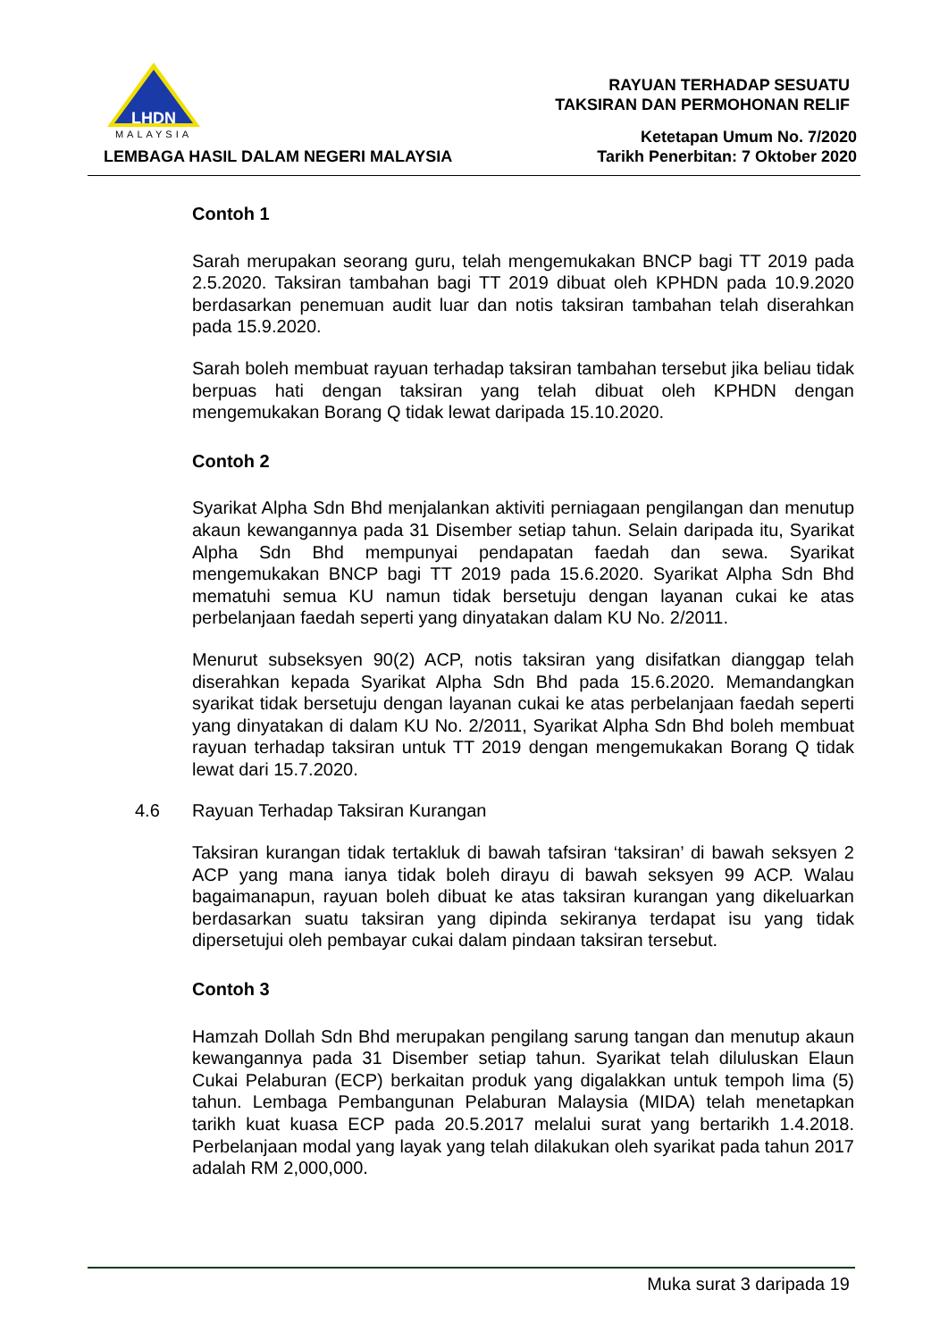LHDN
MALAYSIA
LEMBAGA HASIL DALAM NEGERI MALAYSIA
RAYUAN TERHADAP SESUATU
TAKSIRAN DAN PERMOHONAN RELIF
Ketetapan Umum No. 7/2020
Tarikh Penerbitan: 7 Oktober 2020
Contoh 1
Sarah merupakan seorang guru, telah mengemukakan BNCP bagi TT 2019 pada 2.5.2020. Taksiran tambahan bagi TT 2019 dibuat oleh KPHDN pada 10.9.2020 berdasarkan penemuan audit luar dan notis taksiran tambahan telah diserahkan pada 15.9.2020.
Sarah boleh membuat rayuan terhadap taksiran tambahan tersebut jika beliau tidak berpuas hati dengan taksiran yang telah dibuat oleh KPHDN dengan mengemukakan Borang Q tidak lewat daripada 15.10.2020.
Contoh 2
Syarikat Alpha Sdn Bhd menjalankan aktiviti perniagaan pengilangan dan menutup akaun kewangannya pada 31 Disember setiap tahun. Selain daripada itu, Syarikat Alpha Sdn Bhd mempunyai pendapatan faedah dan sewa. Syarikat mengemukakan BNCP bagi TT 2019 pada 15.6.2020. Syarikat Alpha Sdn Bhd mematuhi semua KU namun tidak bersetuju dengan layanan cukai ke atas perbelanjaan faedah seperti yang dinyatakan dalam KU No. 2/2011.
Menurut subseksyen 90(2) ACP, notis taksiran yang disifatkan dianggap telah diserahkan kepada Syarikat Alpha Sdn Bhd pada 15.6.2020. Memandangkan syarikat tidak bersetuju dengan layanan cukai ke atas perbelanjaan faedah seperti yang dinyatakan di dalam KU No. 2/2011, Syarikat Alpha Sdn Bhd boleh membuat rayuan terhadap taksiran untuk TT 2019 dengan mengemukakan Borang Q tidak lewat dari 15.7.2020.
4.6 Rayuan Terhadap Taksiran Kurangan
Taksiran kurangan tidak tertakluk di bawah tafsiran ‘taksiran’ di bawah seksyen 2 ACP yang mana ianya tidak boleh dirayu di bawah seksyen 99 ACP. Walau bagaimanapun, rayuan boleh dibuat ke atas taksiran kurangan yang dikeluarkan berdasarkan suatu taksiran yang dipinda sekiranya terdapat isu yang tidak dipersetujui oleh pembayar cukai dalam pindaan taksiran tersebut.
Contoh 3
Hamzah Dollah Sdn Bhd merupakan pengilang sarung tangan dan menutup akaun kewangannya pada 31 Disember setiap tahun. Syarikat telah diluluskan Elaun Cukai Pelaburan (ECP) berkaitan produk yang digalakkan untuk tempoh lima (5) tahun. Lembaga Pembangunan Pelaburan Malaysia (MIDA) telah menetapkan tarikh kuat kuasa ECP pada 20.5.2017 melalui surat yang bertarikh 1.4.2018. Perbelanjaan modal yang layak yang telah dilakukan oleh syarikat pada tahun 2017 adalah RM 2,000,000.
Muka surat 3 daripada 19